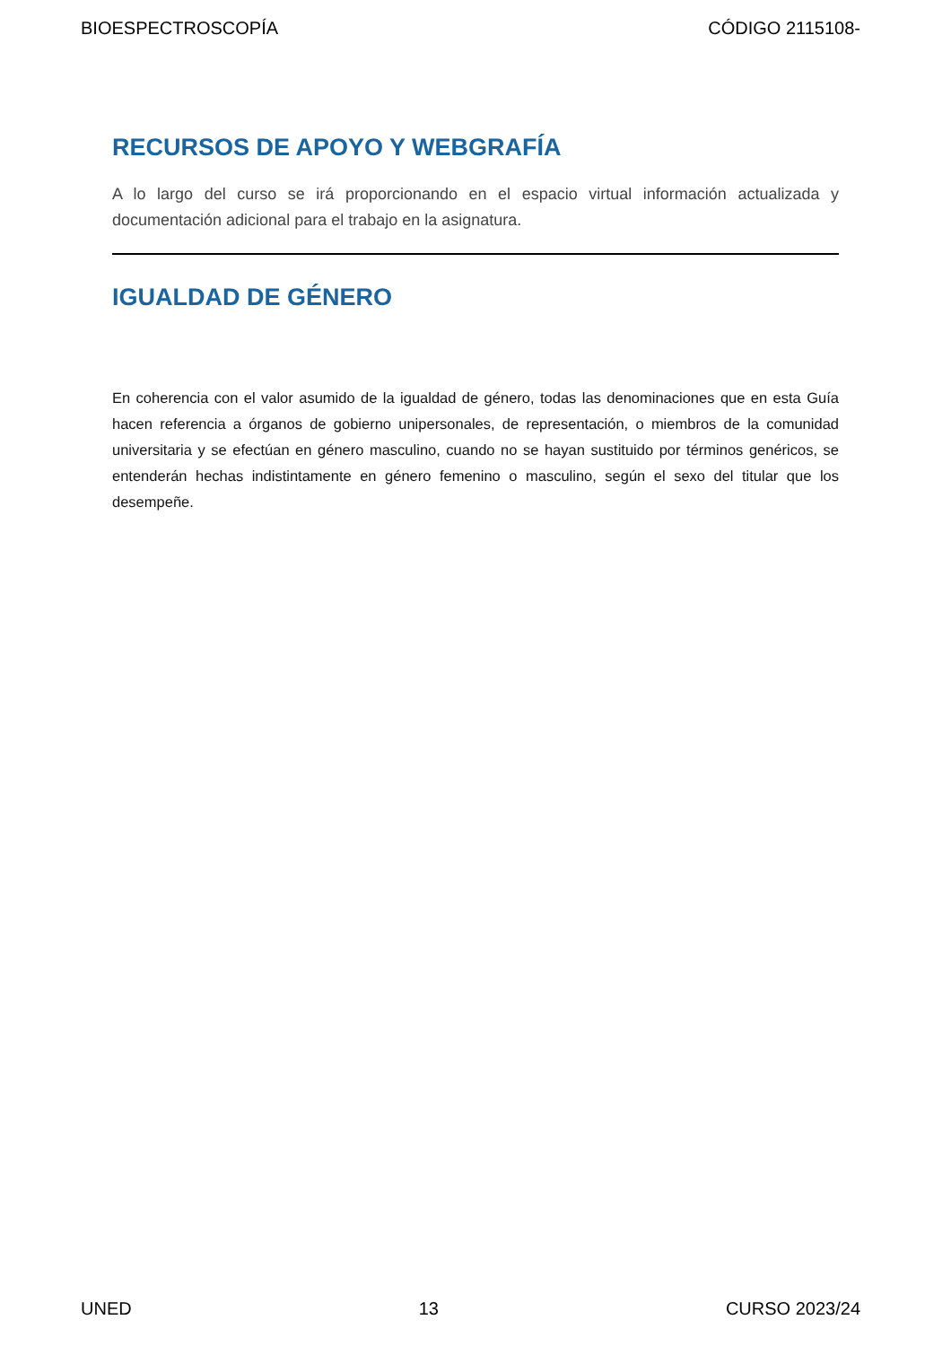BIOESPECTROSCOPÍA CÓDIGO 2115108-
RECURSOS DE APOYO Y WEBGRAFÍA
A lo largo del curso se irá proporcionando en el espacio virtual información actualizada y documentación adicional para el trabajo en la asignatura.
IGUALDAD DE GÉNERO
En coherencia con el valor asumido de la igualdad de género, todas las denominaciones que en esta Guía hacen referencia a órganos de gobierno unipersonales, de representación, o miembros de la comunidad universitaria y se efectúan en género masculino, cuando no se hayan sustituido por términos genéricos, se entenderán hechas indistintamente en género femenino o masculino, según el sexo del titular que los desempeñe.
UNED 13 CURSO 2023/24